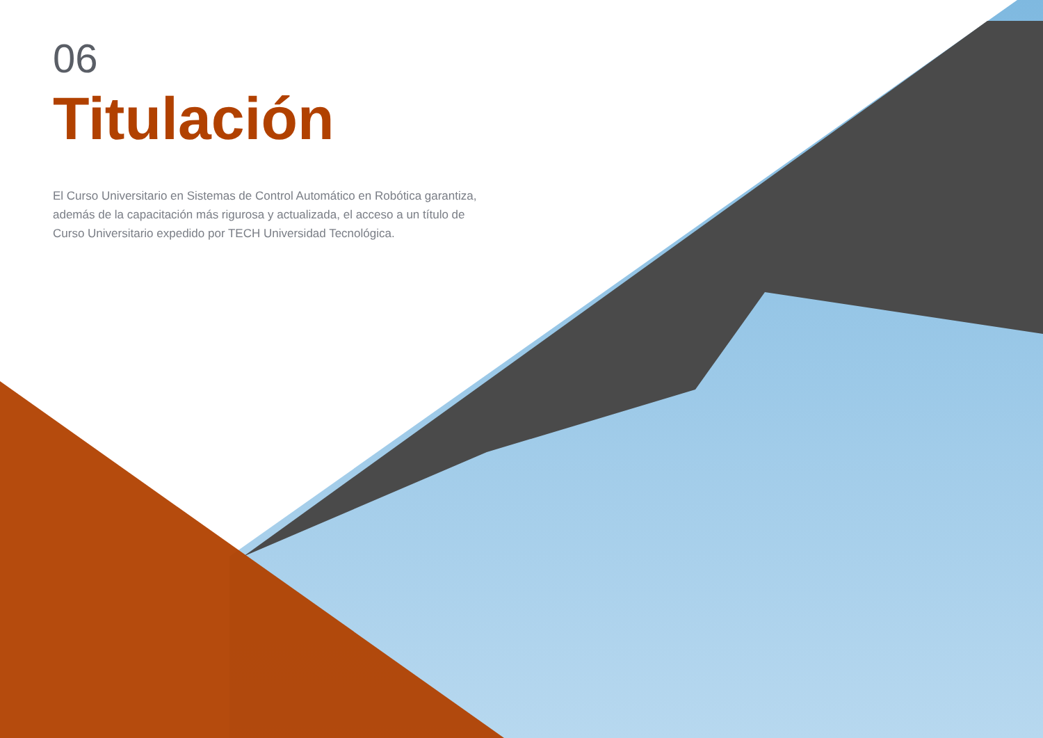06
Titulación
El Curso Universitario en Sistemas de Control Automático en Robótica garantiza, además de la capacitación más rigurosa y actualizada, el acceso a un título de Curso Universitario expedido por TECH Universidad Tecnológica.